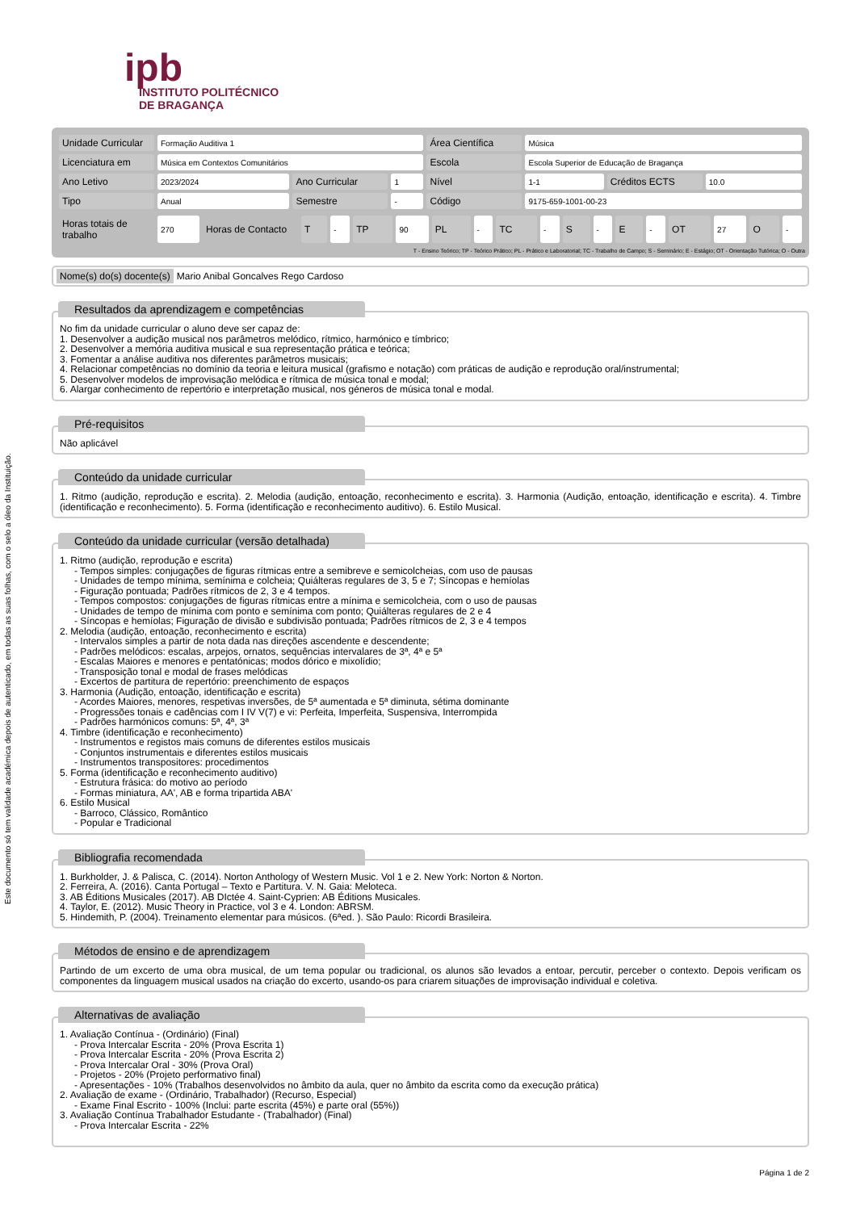Este documento só tem validade académica depois de autenticado, em todas as suas folhas, com o selo a óleo da Instituição.
ipb
INSTITUTO POLITÉCNICO
DE BRAGANÇA
| Unidade Curricular | Formação Auditiva 1 | | | Área Científica | Música | | |
| Licenciatura em | Música em Contextos Comunitários | | | Escola | Escola Superior de Educação de Bragança | | |
| Ano Letivo | 2023/2024 | Ano Curricular | 1 | Nível | 1-1 | Créditos ECTS | 10.0 |
| Tipo | Anual | Semestre | - | Código | 9175-659-1001-00-23 | | |
| Horas totais de trabalho | 270 | Horas de Contacto | T | - | TP | 90 | PL | - | TC | - | S | - | E | - | OT | 27 | O | - |
T - Ensino Teórico; TP - Teórico Prático; PL - Prático e Laboratorial; TC - Trabalho de Campo; S - Seminário; E - Estágio; OT - Orientação Tutórica; O - Outra
Nome(s) do(s) docente(s) Mario Anibal Goncalves Rego Cardoso
Resultados da aprendizagem e competências
No fim da unidade curricular o aluno deve ser capaz de:
1. Desenvolver a audição musical nos parâmetros melódico, rítmico, harmónico e tímbrico;
2. Desenvolver a memória auditiva musical e sua representação prática e teórica;
3. Fomentar a análise auditiva nos diferentes parâmetros musicais;
4. Relacionar competências no domínio da teoria e leitura musical (grafismo e notação) com práticas de audição e reprodução oral/instrumental;
5. Desenvolver modelos de improvisação melódica e rítmica de música tonal e modal;
6. Alargar conhecimento de repertório e interpretação musical, nos géneros de música tonal e modal.
Pré-requisitos
Não aplicável
Conteúdo da unidade curricular
1. Ritmo (audição, reprodução e escrita). 2. Melodia (audição, entoação, reconhecimento e escrita). 3. Harmonia (Audição, entoação, identificação e escrita). 4. Timbre (identificação e reconhecimento). 5. Forma (identificação e reconhecimento auditivo). 6. Estilo Musical.
Conteúdo da unidade curricular (versão detalhada)
1. Ritmo (audição, reprodução e escrita)
- Tempos simples: conjugações de figuras rítmicas entre a semibreve e semicolcheias, com uso de pausas
- Unidades de tempo mínima, semínima e colcheia; Quiálteras regulares de 3, 5 e 7; Síncopas e hemíolas
- Figuração pontuada; Padrões rítmicos de 2, 3 e 4 tempos.
- Tempos compostos: conjugações de figuras rítmicas entre a mínima e semicolcheia, com o uso de pausas
- Unidades de tempo de mínima com ponto e semínima com ponto; Quiálteras regulares de 2 e 4
- Síncopas e hemíolas; Figuração de divisão e subdivisão pontuada; Padrões rítmicos de 2, 3 e 4 tempos
2. Melodia (audição, entoação, reconhecimento e escrita)
- Intervalos simples a partir de nota dada nas direções ascendente e descendente;
- Padrões melódicos: escalas, arpejos, ornatos, sequências intervalares de 3ª, 4ª e 5ª
- Escalas Maiores e menores e pentatónicas; modos dórico e mixolídio;
- Transposição tonal e modal de frases melódicas
- Excertos de partitura de repertório: preenchimento de espaços
3. Harmonia (Audição, entoação, identificação e escrita)
- Acordes Maiores, menores, respetivas inversões, de 5ª aumentada e 5ª diminuta, sétima dominante
- Progressões tonais e cadências com I IV V(7) e vi: Perfeita, Imperfeita, Suspensiva, Interrompida
- Padrões harmónicos comuns: 5ª, 4ª, 3ª
4. Timbre (identificação e reconhecimento)
- Instrumentos e registos mais comuns de diferentes estilos musicais
- Conjuntos instrumentais e diferentes estilos musicais
- Instrumentos transpositores: procedimentos
5. Forma (identificação e reconhecimento auditivo)
- Estrutura frásica: do motivo ao período
- Formas miniatura, AA', AB e forma tripartida ABA'
6. Estilo Musical
- Barroco, Clássico, Romântico
- Popular e Tradicional
Bibliografia recomendada
1. Burkholder, J. & Palisca, C. (2014). Norton Anthology of Western Music. Vol 1 e 2. New York: Norton & Norton.
2. Ferreira, A. (2016). Canta Portugal – Texto e Partitura. V. N. Gaia: Meloteca.
3. AB Éditions Musicales (2017). AB DIctée 4. Saint-Cyprien: AB Éditions Musicales.
4. Taylor, E. (2012). Music Theory in Practice, vol 3 e 4. London: ABRSM.
5. Hindemith, P. (2004). Treinamento elementar para músicos. (6ªed. ). São Paulo: Ricordi Brasileira.
Métodos de ensino e de aprendizagem
Partindo de um excerto de uma obra musical, de um tema popular ou tradicional, os alunos são levados a entoar, percutir, perceber o contexto. Depois verificam os componentes da linguagem musical usados na criação do excerto, usando-os para criarem situações de improvisação individual e coletiva.
Alternativas de avaliação
1. Avaliação Contínua - (Ordinário) (Final)
- Prova Intercalar Escrita - 20% (Prova Escrita 1)
- Prova Intercalar Escrita - 20% (Prova Escrita 2)
- Prova Intercalar Oral - 30% (Prova Oral)
- Projetos - 20% (Projeto performativo final)
- Apresentações - 10% (Trabalhos desenvolvidos no âmbito da aula, quer no âmbito da escrita como da execução prática)
2. Avaliação de exame - (Ordinário, Trabalhador) (Recurso, Especial)
- Exame Final Escrito - 100% (Inclui: parte escrita (45%) e parte oral (55%))
3. Avaliação Contínua Trabalhador Estudante - (Trabalhador) (Final)
- Prova Intercalar Escrita - 22%
Página 1 de 2